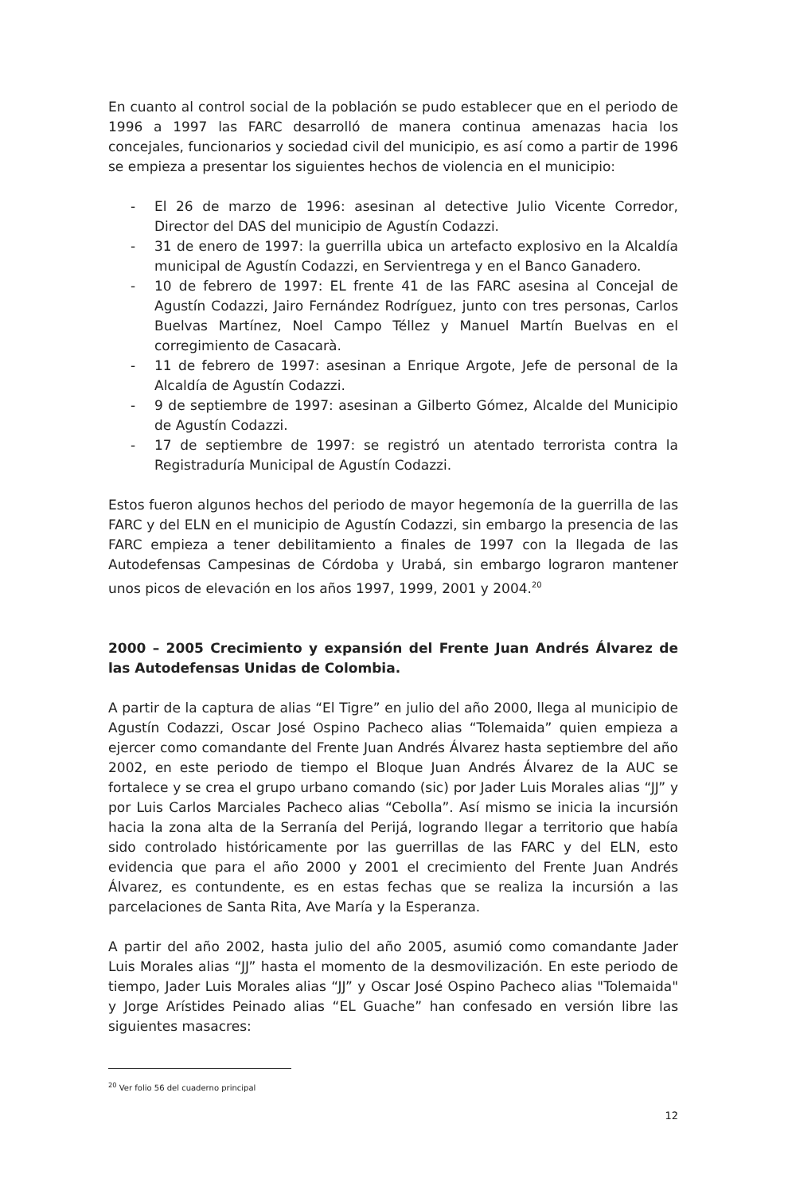En cuanto al control social de la población se pudo establecer que en el periodo de 1996 a 1997 las FARC desarrolló de manera continua amenazas hacia los concejales, funcionarios y sociedad civil del municipio, es así como a partir de 1996 se empieza a presentar los siguientes hechos de violencia en el municipio:
- El 26 de marzo de 1996: asesinan al detective Julio Vicente Corredor, Director del DAS del municipio de Agustín Codazzi.
- 31 de enero de 1997: la guerrilla ubica un artefacto explosivo en la Alcaldía municipal de Agustín Codazzi, en Servientrega y en el Banco Ganadero.
- 10 de febrero de 1997: EL frente 41 de las FARC asesina al Concejal de Agustín Codazzi, Jairo Fernández Rodríguez, junto con tres personas, Carlos Buelvas Martínez, Noel Campo Téllez y Manuel Martín Buelvas en el corregimiento de Casacarà.
- 11 de febrero de 1997: asesinan a Enrique Argote, Jefe de personal de la Alcaldía de Agustín Codazzi.
- 9 de septiembre de 1997: asesinan a Gilberto Gómez, Alcalde del Municipio de Agustín Codazzi.
- 17 de septiembre de 1997: se registró un atentado terrorista contra la Registraduría Municipal de Agustín Codazzi.
Estos fueron algunos hechos del periodo de mayor hegemonía de la guerrilla de las FARC y del ELN en el municipio de Agustín Codazzi, sin embargo la presencia de las FARC empieza a tener debilitamiento a finales de 1997 con la llegada de las Autodefensas Campesinas de Córdoba y Urabá, sin embargo lograron mantener unos picos de elevación en los años 1997, 1999, 2001 y 2004.<sup>20</sup>
2000 – 2005 Crecimiento y expansión del Frente Juan Andrés Álvarez de las Autodefensas Unidas de Colombia.
A partir de la captura de alias “El Tigre” en julio del año 2000, llega al municipio de Agustín Codazzi, Oscar José Ospino Pacheco alias “Tolemaida” quien empieza a ejercer como comandante del Frente Juan Andrés Álvarez hasta septiembre del año 2002, en este periodo de tiempo el Bloque Juan Andrés Álvarez de la AUC se fortalece y se crea el grupo urbano comando (sic) por Jader Luis Morales alias “JJ” y por Luis Carlos Marciales Pacheco alias “Cebolla”. Así mismo se inicia la incursión hacia la zona alta de la Serranía del Perijá, logrando llegar a territorio que había sido controlado históricamente por las guerrillas de las FARC y del ELN, esto evidencia que para el año 2000 y 2001 el crecimiento del Frente Juan Andrés Álvarez, es contundente, es en estas fechas que se realiza la incursión a las parcelaciones de Santa Rita, Ave María y la Esperanza.
A partir del año 2002, hasta julio del año 2005, asumió como comandante Jader Luis Morales alias “JJ” hasta el momento de la desmovilización. En este periodo de tiempo, Jader Luis Morales alias “JJ” y Oscar José Ospino Pacheco alias "Tolemaida" y Jorge Arístides Peinado alias “EL Guache” han confesado en versión libre las siguientes masacres:
<sup>20</sup> Ver folio 56 del cuaderno principal
12